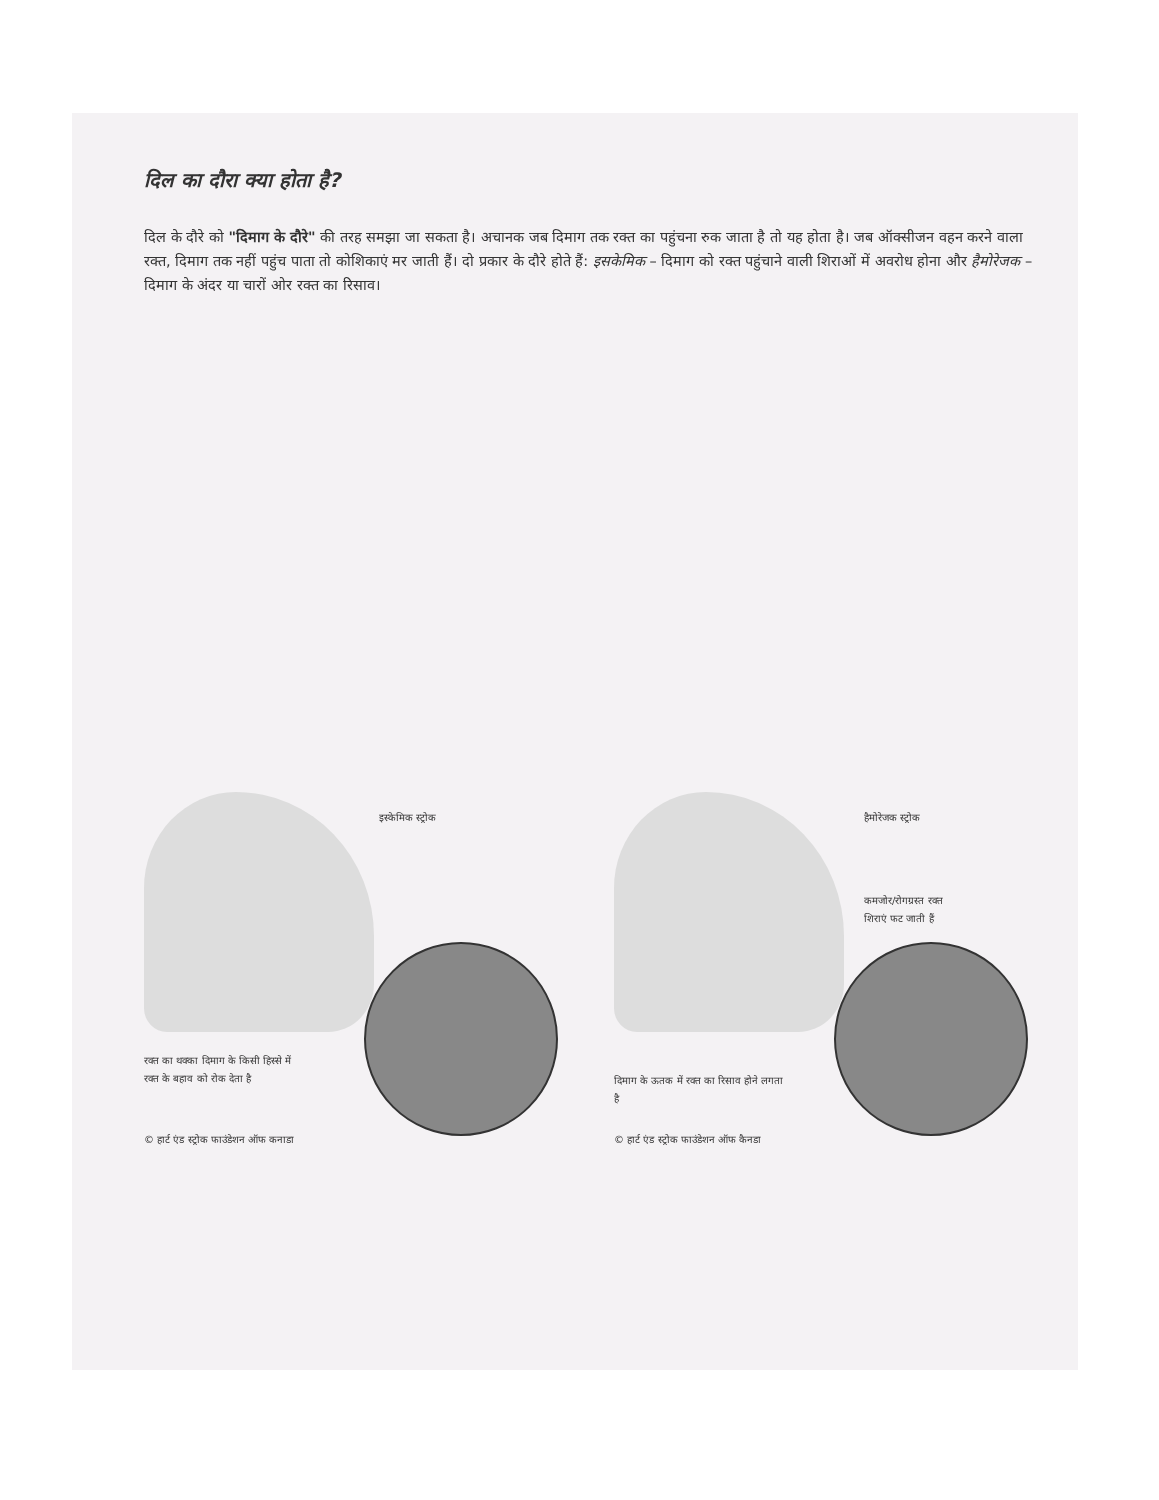दिल का दौरा क्या होता है?
दिल के दौरे को "दिमाग के दौरे" की तरह समझा जा सकता है। अचानक जब दिमाग तक रक्त का पहुंचना रुक जाता है तो यह होता है। जब ऑक्सीजन वहन करने वाला रक्त, दिमाग तक नहीं पहुंच पाता तो कोशिकाएं मर जाती हैं। दो प्रकार के दौरे होते हैं: इसकेमिक – दिमाग को रक्त पहुंचाने वाली शिराओं में अवरोध होना और हैमोरेजक – दिमाग के अंदर या चारों ओर रक्त का रिसाव।
इस्केमिक स्ट्रोक
रक्त का थक्का दिमाग के किसी हिस्से में रक्त के बहाव को रोक देता है
© हार्ट एंड स्ट्रोक फाउंडेशन ऑफ कनाडा
हैमोरेजक स्ट्रोक
कमजोर/रोगग्रस्त रक्त
शिराएं फट जाती हैं
दिमाग के ऊतक में रक्त का रिसाव होने लगता है
© हार्ट एंड स्ट्रोक फाउंडेशन ऑफ कैनडा